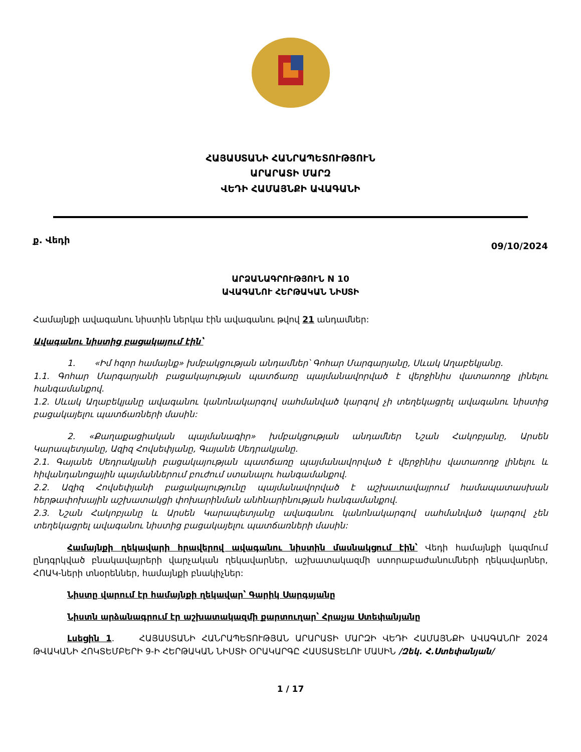ՀԱՅԱՍՏԱՆԻ ՀԱՆՐԱՊԵՏՈՒԹՅՈՒՆ
ԱՐԱՐԱՏԻ ՄԱՐԶ
ՎԵԴԻ ՀԱՄԱՅՆՔԻ ԱՎԱԳԱՆԻ
ք. Վեդի 09/10/2024
ԱՐՁԱՆԱԳՐՈՒԹՅՈՒՆ N 10
ԱՎԱԳԱՆՈՒ ՀԵՐԹԱԿԱՆ ՆԻՍՏԻ
Համայնքի ավագանու նիստին ներկա էին ավագանու թվով 21 անդամներ:
Ավագանու նիստից բացակայում էին՝
1. «Իմ հզոր համայնք» խմբակցության անդամներ՝ Գոհար Մարգարյանը, Սևակ Աղաբեկյանը.
1.1. Գոհար Մարգարյանի բացակայության պատճառը պայմանավորված է վերջինիս վատառողջ լինելու հանգամանքով.
1.2. Սևակ Աղաբեկյանը ավագանու կանոնակարգով սահմանված կարգով չի տեղեկացրել ավագանու նիստից բացակայելու պատճառների մասին:
2. «Քաղաքացիական պայմանագիր» խմբակցության անդամներ Նշան Հակոբյանը, Արսեն Կարապետյանը, Ազիզ Հովսեփյանը, Գայանե Սեդրակյանը.
2.1. Գայանե Սեդրակյանի բացակայության պատճառը պայմանավորված է վերջինիս վատառողջ լինելու և հիվանդանոցային պայմաններում բուժում ստանալու հանգամանքով.
2.2. Ազիզ Հովսեփյանի բացակայությունը պայմանավորված է աշխատավայրում համապատասխան հերթափոխային աշխատակցի փոխարինման անհնարինության հանգամանքով.
2.3. Նշան Հակոբյանը և Արսեն Կարապետյանը ավագանու կանոնակարգով սահմանված կարգով չեն տեղեկացրել ավագանու նիստից բացակայելու պատճառների մասին:
Համայնքի ղեկավարի հրավերով ավագանու նիստին մասնակցում էին՝ Վեդի համայնքի կազմում ընդգրկված բնակավայրերի վարչական ղեկավարներ, աշխատակազմի ստորաբաժանումների ղեկավարներ, ՀՈԱԿ-ների տնօրեններ, համայնքի բնակիչներ:
Նիստը վարում էր համայնքի ղեկավար՝ Գարիկ Սարգսյանը
Նիստն արձանագրում էր աշխատակազմի քարտուղար՝ Հրաչյա Ստեփանյանը
Լսեցին 1. ՀԱՅԱՍՏԱՆԻ ՀԱՆՐԱՊԵՏՈՒԹՅԱՆ ԱՐԱՐԱՏԻ ՄԱՐԶԻ ՎԵԴԻ ՀԱՄԱՅՆՔԻ ԱՎԱԳԱՆՈՒ 2024 ԹՎԱԿԱՆԻ ՀՈԿՏԵՄԲԵՐԻ 9-Ի ՀԵՐԹԱԿԱՆ ՆԻՍՏԻ ՕՐԱԿԱՐԳԸ ՀԱՍՏԱՏԵԼՈՒ ՄԱՍԻՆ /Զեկ. Հ.Ստեփանյան/
1 / 17